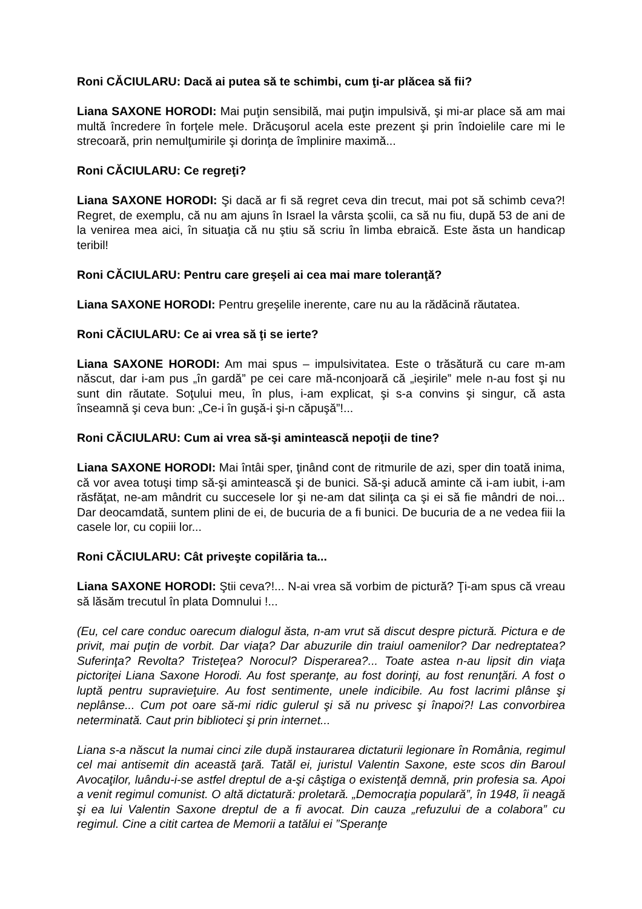Roni CĂCIULARU: Dacă ai putea să te schimbi, cum ţi-ar plăcea să fii?
Liana SAXONE HORODI: Mai puţin sensibilă, mai puţin impulsivă, şi mi-ar place să am mai multă încredere în forţele mele. Drăcuşorul acela este prezent şi prin îndoielile care mi le strecoară, prin nemulţumirile şi dorinţa de împlinire maximă...
Roni CĂCIULARU: Ce regreţi?
Liana SAXONE HORODI: Şi dacă ar fi să regret ceva din trecut, mai pot să schimb ceva?! Regret, de exemplu, că nu am ajuns în Israel la vârsta şcolii, ca să nu fiu, după 53 de ani de la venirea mea aici, în situaţia că nu ştiu să scriu în limba ebraică. Este ăsta un handicap teribil!
Roni CĂCIULARU: Pentru care greşeli ai cea mai mare toleranţă?
Liana SAXONE HORODI: Pentru greşelile inerente, care nu au la rădăcină răutatea.
Roni CĂCIULARU: Ce ai vrea să ţi se ierte?
Liana SAXONE HORODI: Am mai spus – impulsivitatea. Este o trăsătură cu care m-am născut, dar i-am pus „în gardă” pe cei care mă-nconjoară că „ieşirile” mele n-au fost şi nu sunt din răutate. Soţului meu, în plus, i-am explicat, şi s-a convins şi singur, că asta înseamnă şi ceva bun: „Ce-i în guşă-i şi-n căpuşă”!...
Roni CĂCIULARU: Cum ai vrea să-şi amintească nepoţii de tine?
Liana SAXONE HORODI: Mai întâi sper, ţinând cont de ritmurile de azi, sper din toată inima, că vor avea totuşi timp să-şi amintească şi de bunici. Să-şi aducă aminte că i-am iubit, i-am răsfăţat, ne-am mândrit cu succesele lor şi ne-am dat silinţa ca şi ei să fie mândri de noi... Dar deocamdată, suntem plini de ei, de bucuria de a fi bunici. De bucuria de a ne vedea fiii la casele lor, cu copiii lor...
Roni CĂCIULARU: Cât priveşte copilăria ta...
Liana SAXONE HORODI: Ştii ceva?!... N-ai vrea să vorbim de pictură? Ţi-am spus că vreau să lăsăm trecutul în plata Domnului !...
(Eu, cel care conduc oarecum dialogul ăsta, n-am vrut să discut despre pictură. Pictura e de privit, mai puţin de vorbit. Dar viaţa? Dar abuzurile din traiul oamenilor? Dar nedreptatea? Suferinţa? Revolta? Tristeţea? Norocul? Disperarea?... Toate astea n-au lipsit din viaţa pictoriţei Liana Saxone Horodi. Au fost speranţe, au fost dorinţi, au fost renunţări. A fost o luptă pentru supravieţuire. Au fost sentimente, unele indicibile. Au fost lacrimi plânse şi neplânse... Cum pot oare să-mi ridic gulerul şi să nu privesc şi înapoi?! Las convorbirea neterminată. Caut prin biblioteci şi prin internet...
Liana s-a născut la numai cinci zile după instaurarea dictaturii legionare în România, regimul cel mai antisemit din această ţară. Tatăl ei, juristul Valentin Saxone, este scos din Baroul Avocaţilor, luându-i-se astfel dreptul de a-şi câştiga o existenţă demnă, prin profesia sa. Apoi a venit regimul comunist. O altă dictatură: proletară. „Democraţia populară”, în 1948, îi neagă şi ea lui Valentin Saxone dreptul de a fi avocat. Din cauza „refuzului de a colabora” cu regimul. Cine a citit cartea de Memorii a tatălui ei ”Speranţe